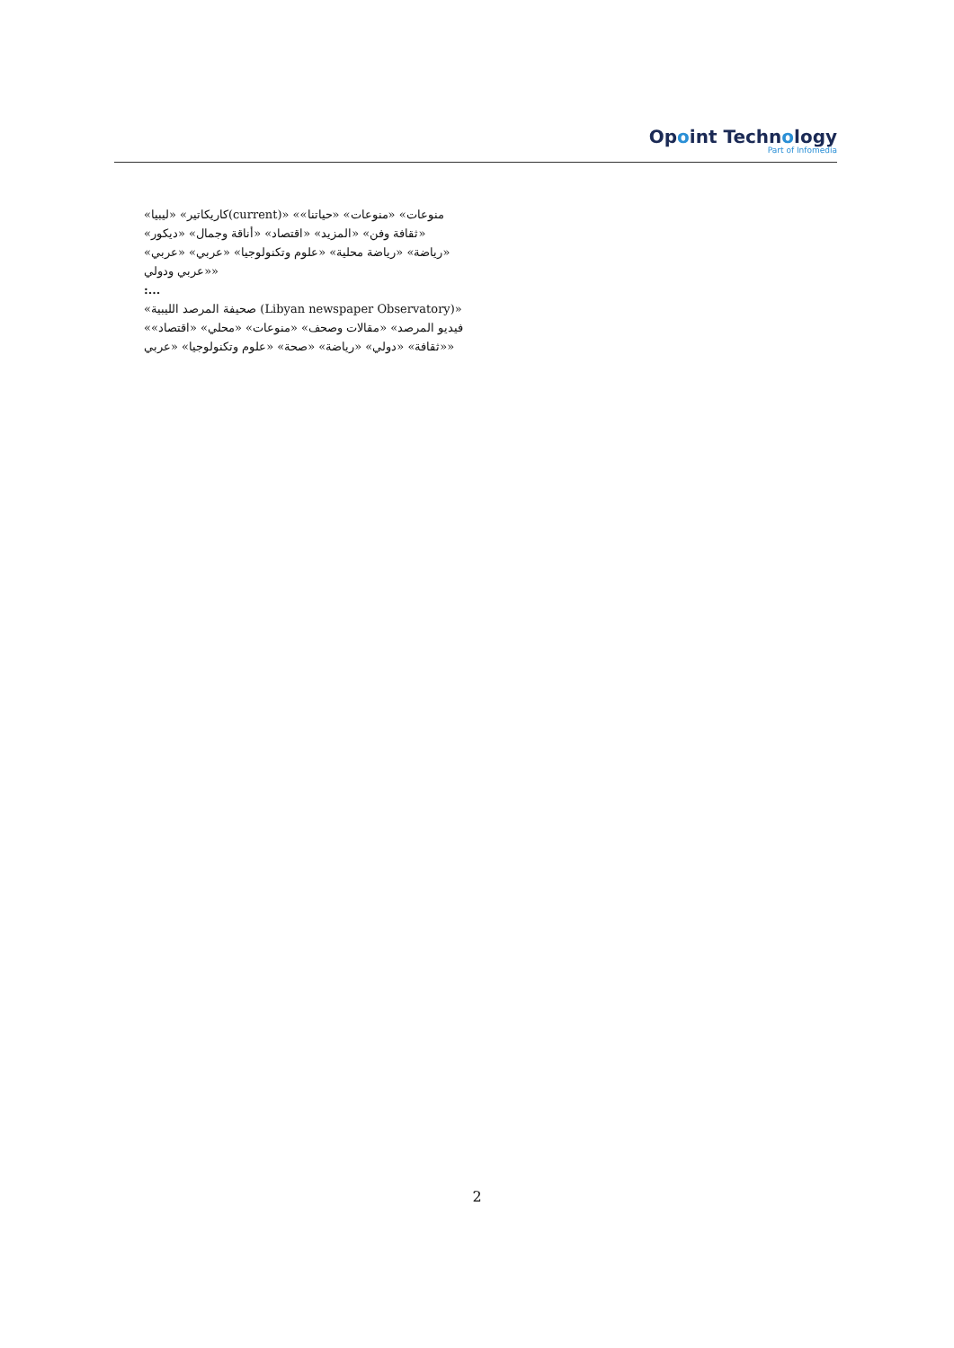Opoint Technology
Part of Infomedia
«كاريكاتير» «ليبيا(current)» «منوعات» «منوعات» «حياتنا» «ثقافة وفن» «المزيد» «اقتصاد» «أناقة وجمال» «ديكور» «رياضة» «رياضة محلية» «علوم وتكنولوجيا» «عربي» «عربي» «عربي ودولي»
:...
«صحيفة المرصد الليبية (Libyan newspaper Observatory)» «فيديو المرصد» «مقالات وصحف» «منوعات» «محلي» «اقتصاد» «ثقافة» «دولي» «رياضة» «صحة» «علوم وتكنولوجيا» «عربي»
2